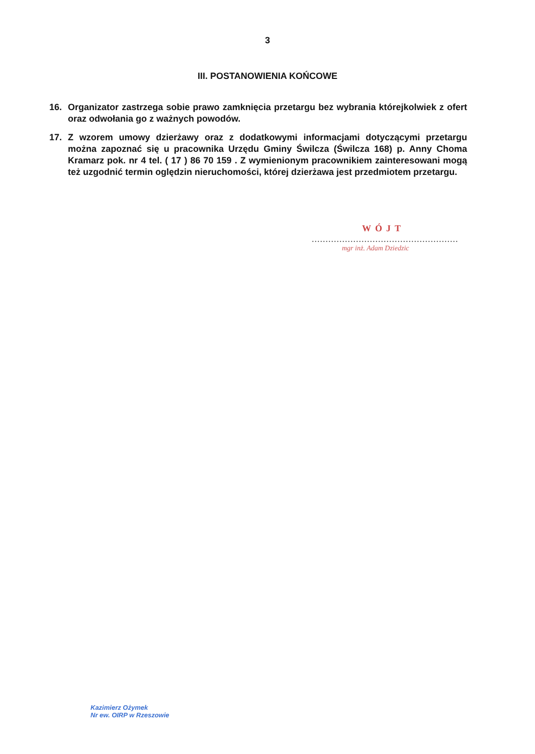3
III. POSTANOWIENIA KOŃCOWE
16. Organizator zastrzega sobie prawo zamknięcia przetargu bez wybrania którejkolwiek z ofert oraz odwołania go z ważnych powodów.
17. Z wzorem umowy dzierżawy oraz z dodatkowymi informacjami dotyczącymi przetargu można zapoznać się u pracownika Urzędu Gminy Świlcza (Świlcza 168) p. Anny Choma Kramarz pok. nr 4 tel. ( 17 ) 86 70 159 . Z wymienionym pracownikiem zainteresowani mogą też uzgodnić termin oględzin nieruchomości, której dzierżawa jest przedmiotem przetargu.
WÓJT
.....................................................
mgr inż. Adam Dziedzic
Kazimierz Ożymek
Nr ew. OIRP w Rzeszowie